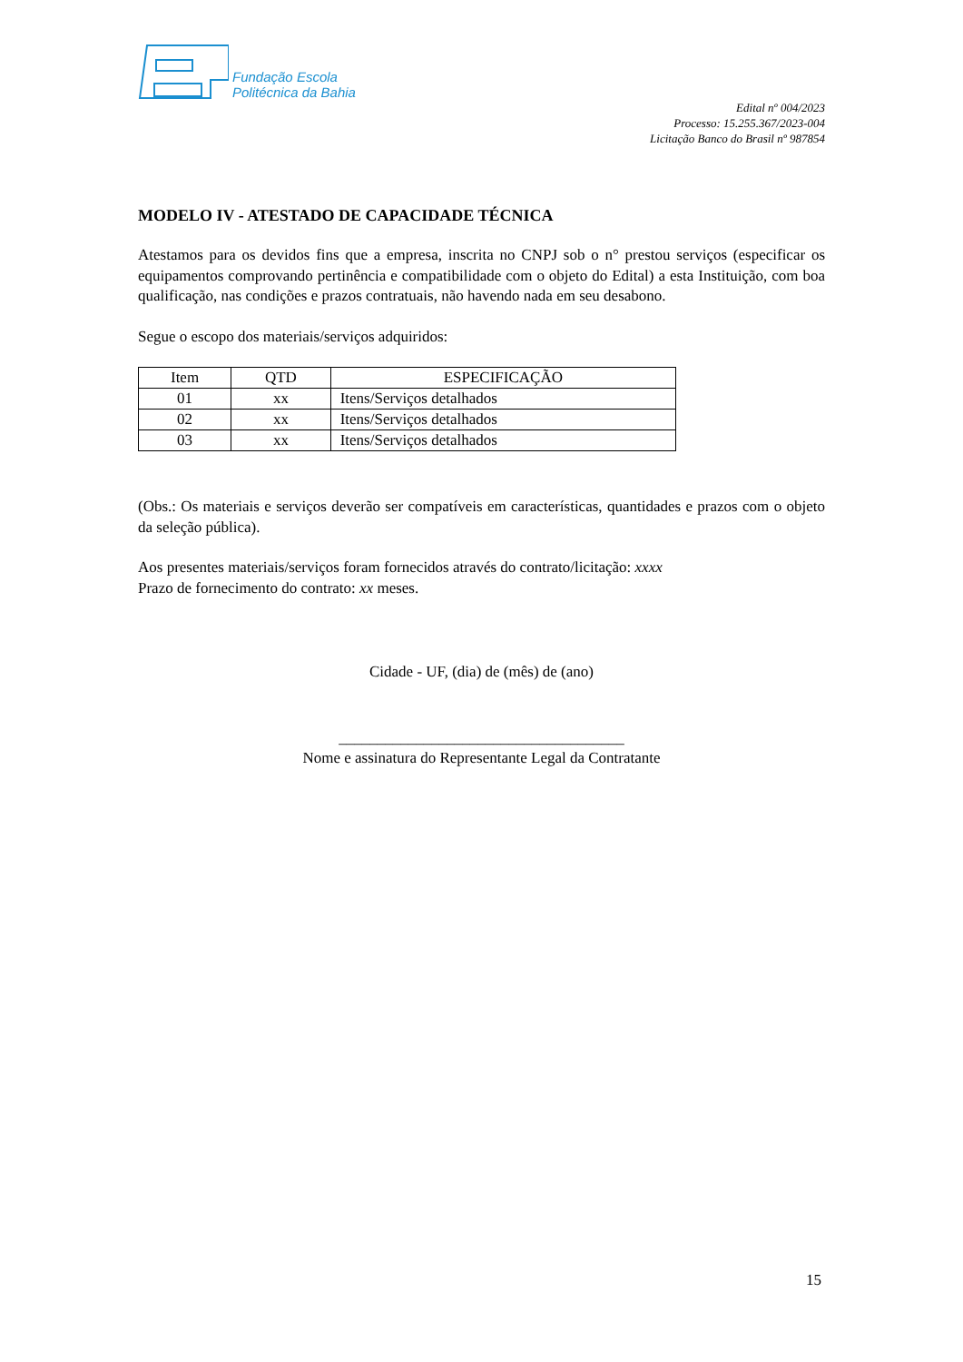Fundação Escola
Politécnica da Bahia
Edital nº 004/2023
Processo: 15.255.367/2023-004
Licitação Banco do Brasil nº 987854
MODELO IV - ATESTADO DE CAPACIDADE TÉCNICA
Atestamos para os devidos fins que a empresa, inscrita no CNPJ sob o n° prestou serviços (especificar os equipamentos comprovando pertinência e compatibilidade com o objeto do Edital) a esta Instituição, com boa qualificação, nas condições e prazos contratuais, não havendo nada em seu desabono.
Segue o escopo dos materiais/serviços adquiridos:
| Item | QTD | ESPECIFICAÇÃO |
| --- | --- | --- |
| 01 | xx | Itens/Serviços detalhados |
| 02 | xx | Itens/Serviços detalhados |
| 03 | xx | Itens/Serviços detalhados |
(Obs.: Os materiais e serviços deverão ser compatíveis em características, quantidades e prazos com o objeto da seleção pública).
Aos presentes materiais/serviços foram fornecidos através do contrato/licitação: xxxx
Prazo de fornecimento do contrato: xx meses.
Cidade - UF, (dia) de (mês) de (ano)
_____________________________________
Nome e assinatura do Representante Legal da Contratante
15